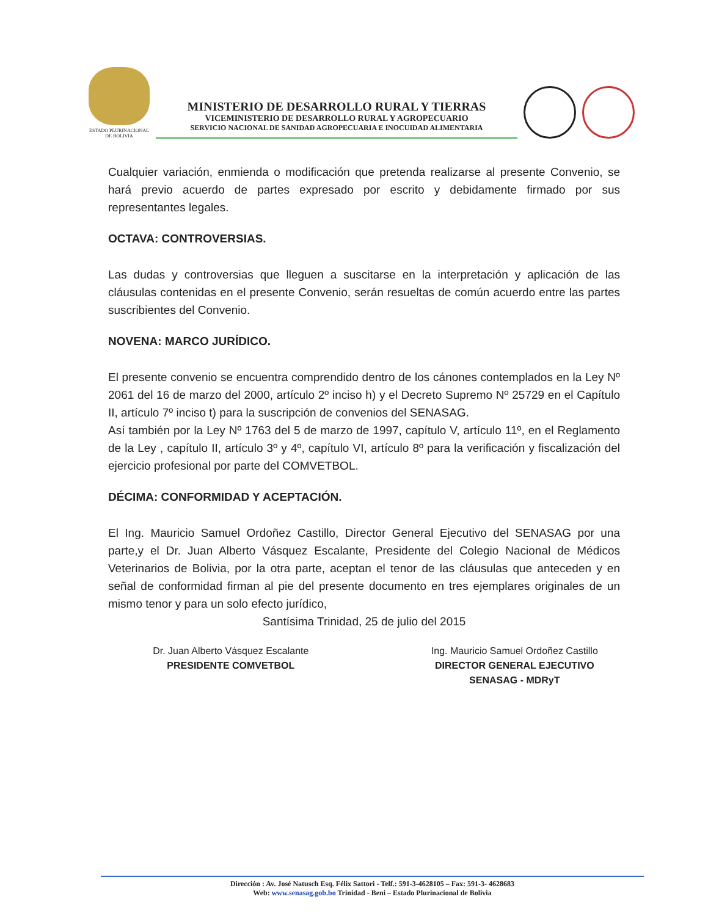ESTADO PLURINACIONAL
DE BOLIVIA
MINISTERIO DE DESARROLLO RURAL Y TIERRAS
VICEMINISTERIO DE DESARROLLO RURAL Y AGROPECUARIO
SERVICIO NACIONAL DE SANIDAD AGROPECUARIA E INOCUIDAD ALIMENTARIA
Cualquier variación, enmienda o modificación que pretenda realizarse al presente Convenio, se hará previo acuerdo de partes expresado por escrito y debidamente firmado por sus representantes legales.
OCTAVA: CONTROVERSIAS.
Las dudas y controversias que lleguen a suscitarse en la interpretación y aplicación de las cláusulas contenidas en el presente Convenio, serán resueltas de común acuerdo entre las partes suscribientes del Convenio.
NOVENA: MARCO JURÍDICO.
El presente convenio se encuentra comprendido dentro de los cánones contemplados en la Ley Nº 2061 del 16 de marzo del 2000, artículo 2º inciso h) y el Decreto Supremo Nº 25729 en el Capítulo II, artículo 7º inciso t) para la suscripción de convenios del SENASAG.
Así también por la Ley Nº 1763 del 5 de marzo de 1997, capítulo V, artículo 11º, en el Reglamento de la Ley , capítulo II, artículo 3º y 4º, capítulo VI, artículo 8º para la verificación y fiscalización del ejercicio profesional por parte del COMVETBOL.
DÉCIMA: CONFORMIDAD Y ACEPTACIÓN.
El Ing. Mauricio Samuel Ordoñez Castillo, Director General Ejecutivo del SENASAG por una parte,y el Dr. Juan Alberto Vásquez Escalante, Presidente del Colegio Nacional de Médicos Veterinarios de Bolivia, por la otra parte, aceptan el tenor de las cláusulas que anteceden y en señal de conformidad firman al pie del presente documento en tres ejemplares originales de un mismo tenor y para un solo efecto jurídico,
Santísima Trinidad, 25 de julio del 2015
Dr. Juan Alberto Vásquez Escalante
PRESIDENTE COMVETBOL
Ing. Mauricio Samuel Ordoñez Castillo
DIRECTOR GENERAL EJECUTIVO
SENASAG - MDRyT
Dirección : Av. José Natusch Esq. Félix Sattori - Telf.: 591-3-4628105 – Fax: 591-3- 4628683
Web: www.senasag.gob.bo Trinidad - Beni – Estado Plurinacional de Bolivia